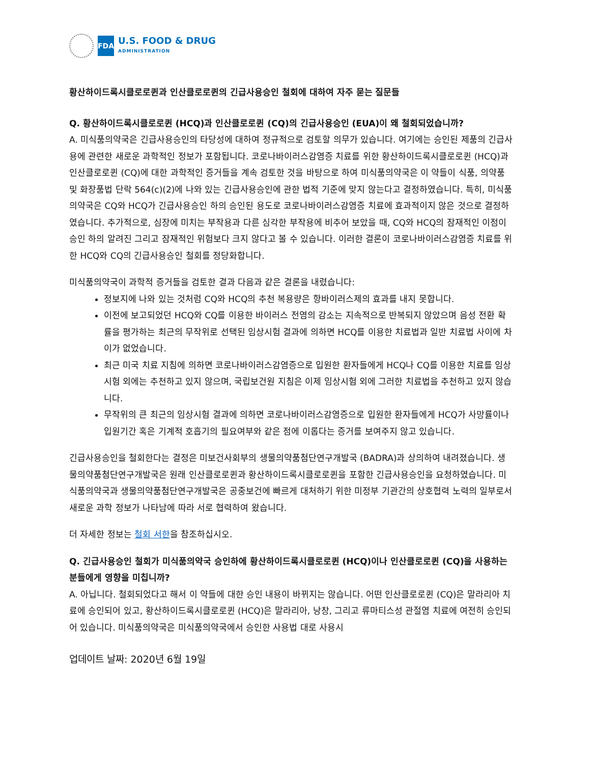FDA
U.S. FOOD & DRUG
ADMINISTRATION
황산하이드록시클로로퀸과 인산클로로퀸의 긴급사용승인 철회에 대하여 자주 묻는 질문들
Q. 황산하이드록시클로로퀸 (HCQ)과 인산클로로퀸 (CQ)의 긴급사용승인 (EUA)이 왜 철회되었습니까?
A. 미식품의약국은 긴급사용승인의 타당성에 대하여 정규적으로 검토할 의무가 있습니다. 여기에는 승인된 제품의 긴급사용에 관련한 새로운 과학적인 정보가 포함됩니다. 코로나바이러스감염증 치료를 위한 황산하이드록시클로로퀸 (HCQ)과 인산클로로퀸 (CQ)에 대한 과학적인 증거들을 계속 검토한 것을 바탕으로 하여 미식품의약국은 이 약들이 식품, 의약품 및 화장품법 단락 564(c)(2)에 나와 있는 긴급사용승인에 관한 법적 기준에 맞지 않는다고 결정하였습니다. 특히, 미식품의약국은 CQ와 HCQ가 긴급사용승인 하의 승인된 용도로 코로나바이러스감염증 치료에 효과적이지 않은 것으로 결정하였습니다. 추가적으로, 심장에 미치는 부작용과 다른 심각한 부작용에 비추어 보았을 때, CQ와 HCQ의 잠재적인 이점이 승인 하의 알려진 그리고 잠재적인 위험보다 크지 않다고 볼 수 있습니다. 이러한 결론이 코로나바이러스감염증 치료를 위한 HCQ와 CQ의 긴급사용승인 철회를 정당화합니다.
미식품의약국이 과학적 증거들을 검토한 결과 다음과 같은 결론을 내렸습니다:
정보지에 나와 있는 것처럼 CQ와 HCQ의 추천 복용량은 항바이러스제의 효과를 내지 못합니다.
이전에 보고되었던 HCQ와 CQ를 이용한 바이러스 전염의 감소는 지속적으로 반복되지 않았으며 음성 전환 확률을 평가하는 최근의 무작위로 선택된 임상시험 결과에 의하면 HCQ를 이용한 치료법과 일반 치료법 사이에 차이가 없었습니다.
최근 미국 치료 지침에 의하면 코로나바이러스감염증으로 입원한 환자들에게 HCQ나 CQ를 이용한 치료를 임상시험 외에는 추천하고 있지 않으며, 국립보건원 지침은 이제 임상시험 외에 그러한 치료법을 추천하고 있지 않습니다.
무작위의 큰 최근의 임상시험 결과에 의하면 코로나바이러스감염증으로 입원한 환자들에게 HCQ가 사망률이나 입원기간 혹은 기계적 호흡기의 필요여부와 같은 점에 이롭다는 증거를 보여주지 않고 있습니다.
긴급사용승인을 철회한다는 결정은 미보건사회부의 생물의약품첨단연구개발국 (BADRA)과 상의하여 내려졌습니다. 생물의약품첨단연구개발국은 원래 인산클로로퀸과 황산하이드록시클로로퀸을 포함한 긴급사용승인을 요청하였습니다. 미식품의약국과 생물의약품첨단연구개발국은 공중보건에 빠르게 대처하기 위한 미정부 기관간의 상호협력 노력의 일부로서 새로운 과학 정보가 나타남에 따라 서로 협력하여 왔습니다.
더 자세한 정보는 철회 서한을 참조하십시오.
Q. 긴급사용승인 철회가 미식품의약국 승인하에 황산하이드록시클로로퀸 (HCQ)이나 인산클로로퀸 (CQ)을 사용하는 분들에게 영향을 미칩니까?
A. 아닙니다. 철회되었다고 해서 이 약들에 대한 승인 내용이 바뀌지는 않습니다. 어떤 인산클로로퀸 (CQ)은 말라리아 치료에 승인되어 있고, 황산하이드록시클로로퀸 (HCQ)은 말라리아, 낭창, 그리고 류마티스성 관절염 치료에 여전히 승인되어 있습니다. 미식품의약국은 미식품의약국에서 승인한 사용법 대로 사용시
업데이트 날짜: 2020년 6월 19일